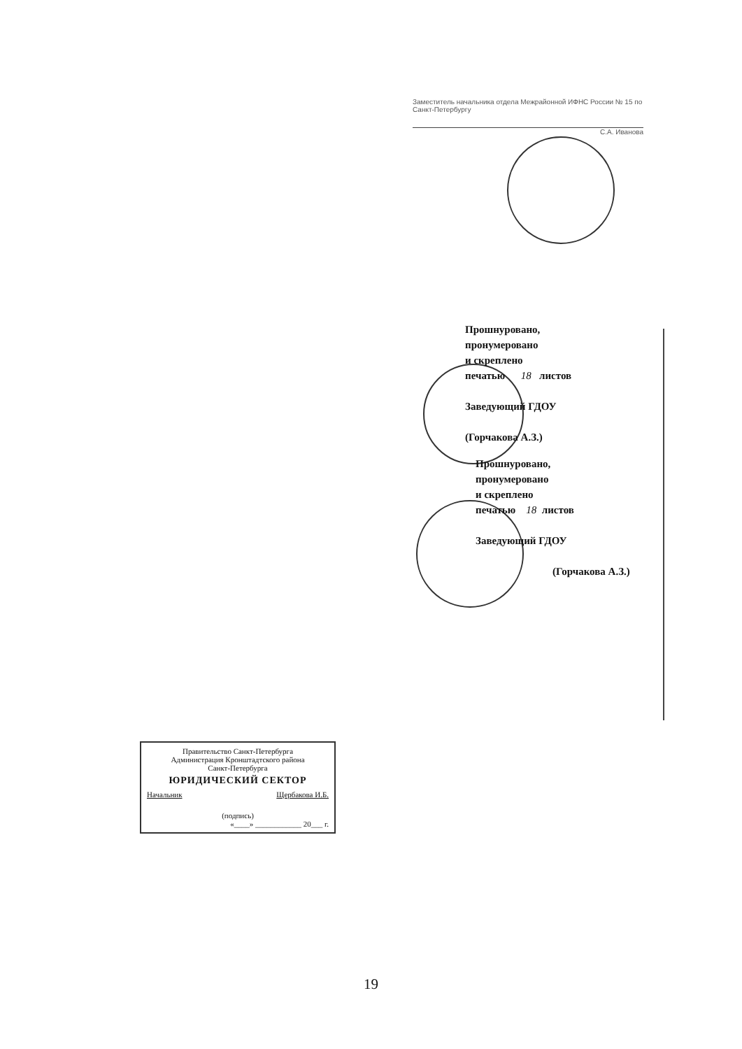Заместитель начальника отдела Межрайонной ИФНС России № 15 по Санкт-Петербургу
С.А. Иванова
Прошнуровано,
пронумеровано
и скреплено
печатью 18 листов
Заведующий ГДОУ
(Горчакова А.З.)
Прошнуровано,
пронумеровано
и скреплено
печатью 18 листов
Заведующий ГДОУ
(Горчакова А.З.)
Правительство Санкт-Петербурга
Администрация Кронштадтского района
Санкт-Петербурга
ЮРИДИЧЕСКИЙ СЕКТОР
Начальник Щербакова И.Б.
(подпись)
«____» ____________ 20___ г.
19